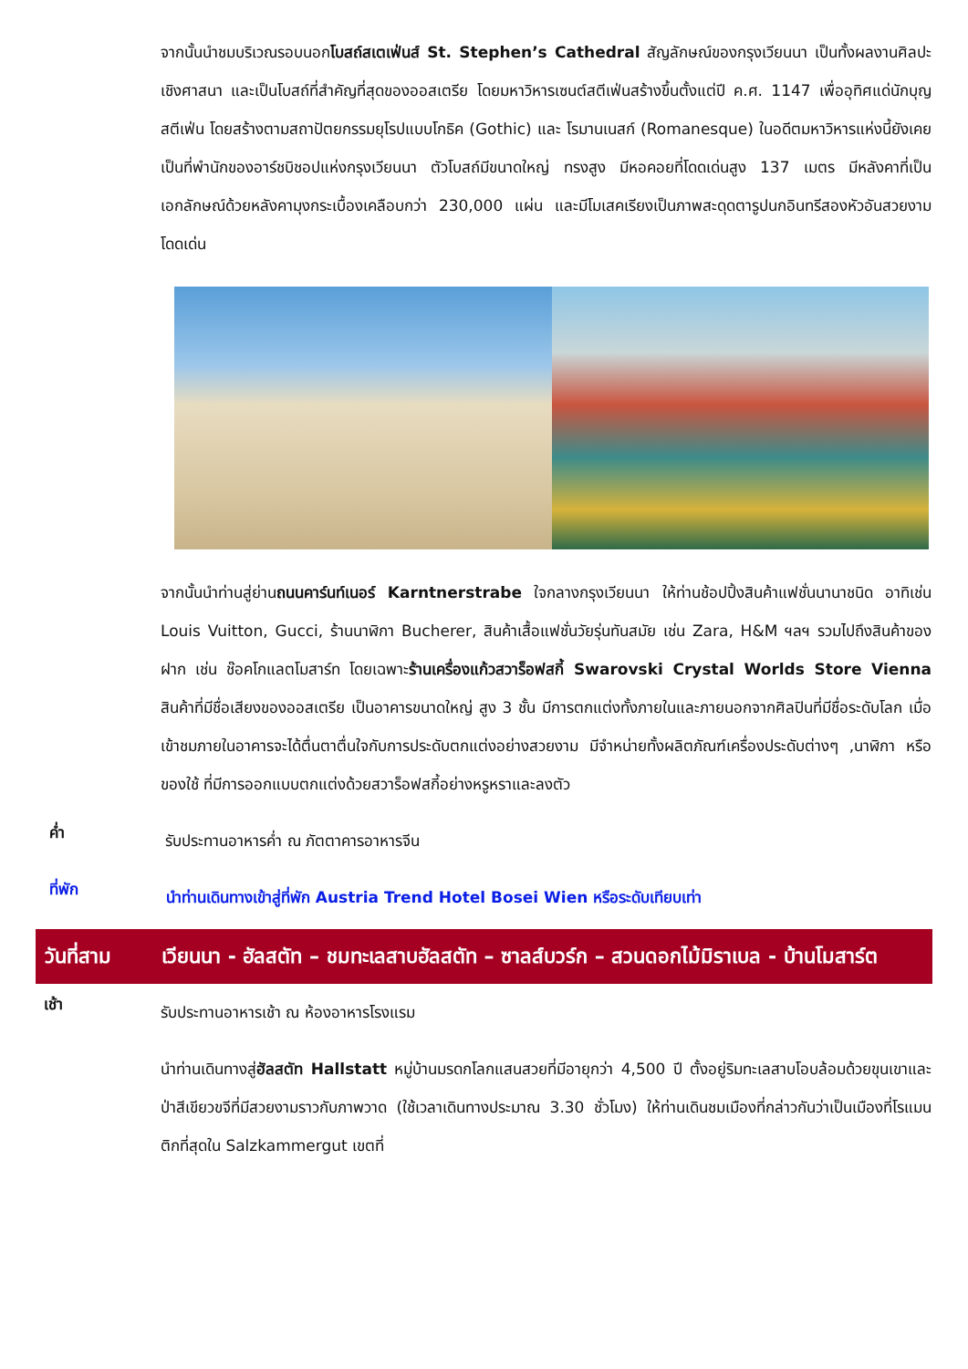จากนั้นนำชมบริเวณรอบนอกโบสถ์สเตเฟ่นส์ St. Stephen’s Cathedral สัญลักษณ์ของกรุงเวียนนา เป็นทั้งผลงานศิลปะเชิงศาสนา และเป็นโบสถ์ที่สำคัญที่สุดของออสเตรีย โดยมหาวิหารเซนต์สตีเฟ่นสร้างขึ้นตั้งแต่ปี ค.ศ. 1147 เพื่ออุทิศแด่นักบุญสตีเฟ่น โดยสร้างตามสถาปัตยกรรมยุโรปแบบโกธิค (Gothic) และ โรมานเนสก์ (Romanesque) ในอดีตมหาวิหารแห่งนี้ยังเคยเป็นที่พำนักของอาร์ชบิชอปแห่งกรุงเวียนนา ตัวโบสถ์มีขนาดใหญ่ ทรงสูง มีหอคอยที่โดดเด่นสูง 137 เมตร มีหลังคาที่เป็นเอกลักษณ์ด้วยหลังคามุงกระเบื้องเคลือบกว่า 230,000 แผ่น และมีโมเสคเรียงเป็นภาพสะดุดตารูปนกอินทรีสองหัวอันสวยงามโดดเด่น
จากนั้นนำท่านสู่ย่านถนนคาร์นท์เนอร์ Karntnerstrabe ใจกลางกรุงเวียนนา ให้ท่านช้อปปิ้งสินค้าแฟชั่นนานาชนิด อาทิเช่น Louis Vuitton, Gucci, ร้านนาฬิกา Bucherer, สินค้าเสื้อแฟชั่นวัยรุ่นทันสมัย เช่น Zara, H&M ฯลฯ รวมไปถึงสินค้าของฝาก เช่น ช๊อคโกแลตโมสาร์ท โดยเฉพาะร้านเครื่องแก้วสวาร็อฟสกี้ Swarovski Crystal Worlds Store Vienna สินค้าที่มีชื่อเสียงของออสเตรีย เป็นอาคารขนาดใหญ่ สูง 3 ชั้น มีการตกแต่งทั้งภายในและภายนอกจากศิลปินที่มีชื่อระดับโลก เมื่อเข้าชมภายในอาคารจะได้ตื่นตาตื่นใจกับการประดับตกแต่งอย่างสวยงาม มีจำหน่ายทั้งผลิตภัณฑ์เครื่องประดับต่างๆ ,นาฬิกา หรือ ของใช้ ที่มีการออกแบบตกแต่งด้วยสวาร็อฟสกี้อย่างหรูหราและลงตัว
ค่ำ
รับประทานอาหารค่ำ ณ ภัตตาคารอาหารจีน
ที่พัก
นำท่านเดินทางเข้าสู่ที่พัก Austria Trend Hotel Bosei Wien หรือระดับเทียบเท่า
วันที่สาม เวียนนา - ฮัลสตัท – ชมทะเลสาบฮัลสตัท – ซาลส์บวร์ก – สวนดอกไม้มิราเบล - บ้านโมสาร์ต
เช้า
รับประทานอาหารเช้า ณ ห้องอาหารโรงแรม
นำท่านเดินทางสู่ฮัลสตัท Hallstatt หมู่บ้านมรดกโลกแสนสวยที่มีอายุกว่า 4,500 ปี ตั้งอยู่ริมทะเลสาบโอบล้อมด้วยขุนเขาและป่าสีเขียวขจีที่มีสวยงามราวกับภาพวาด (ใช้เวลาเดินทางประมาณ 3.30 ชั่วโมง) ให้ท่านเดินชมเมืองที่กล่าวกันว่าเป็นเมืองที่โรแมนติกที่สุดใน Salzkammergut เขตที่